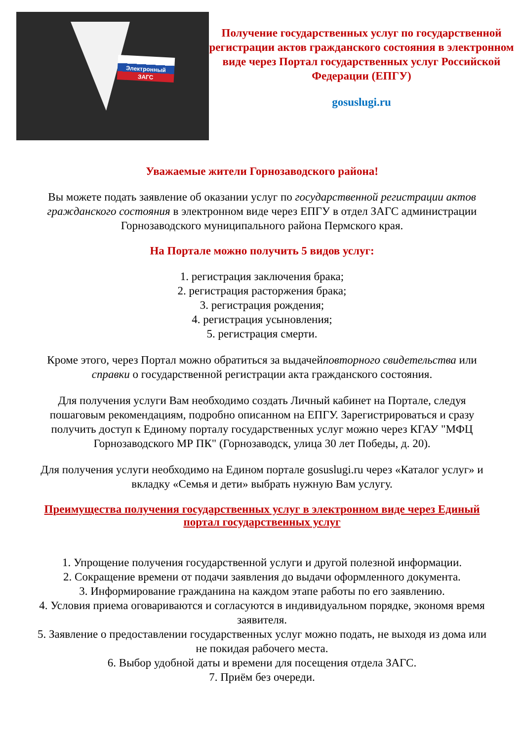Электронный ЗАГС
Получение государственных услуг по государственной регистрации актов гражданского состояния в электронном виде через Портал государственных услуг Российской Федерации (ЕПГУ)
gosuslugi.ru
Уважаемые жители Горнозаводского района!
Вы можете подать заявление об оказании услуг по государственной регистрации актов гражданского состояния в электронном виде через ЕПГУ в отдел ЗАГС администрации Горнозаводского муниципального района Пермского края.
На Портале можно получить 5 видов услуг:
1. регистрация заключения брака;
2. регистрация расторжения брака;
3. регистрация рождения;
4. регистрация усыновления;
5. регистрация смерти.
Кроме этого, через Портал можно обратиться за выдачейповторного свидетельства или справки о государственной регистрации акта гражданского состояния.
Для получения услуги Вам необходимо создать Личный кабинет на Портале, следуя пошаговым рекомендациям, подробно описанном на ЕПГУ. Зарегистрироваться и сразу получить доступ к Единому порталу государственных услуг можно через КГАУ "МФЦ Горнозаводского МР ПК" (Горнозаводск, улица 30 лет Победы, д. 20).
Для получения услуги необходимо на Едином портале gosuslugi.ru через «Каталог услуг» и вкладку «Семья и дети» выбрать нужную Вам услугу.
Преимущества получения государственных услуг в электронном виде через Единый портал государственных услуг
1. Упрощение получения государственной услуги и другой полезной информации.
2. Сокращение времени от подачи заявления до выдачи оформленного документа.
3. Информирование гражданина на каждом этапе работы по его заявлению.
4. Условия приема оговариваются и согласуются в индивидуальном порядке, экономя время заявителя.
5. Заявление о предоставлении государственных услуг можно подать, не выходя из дома или не покидая рабочего места.
6. Выбор удобной даты и времени для посещения отдела ЗАГС.
7. Приём без очереди.